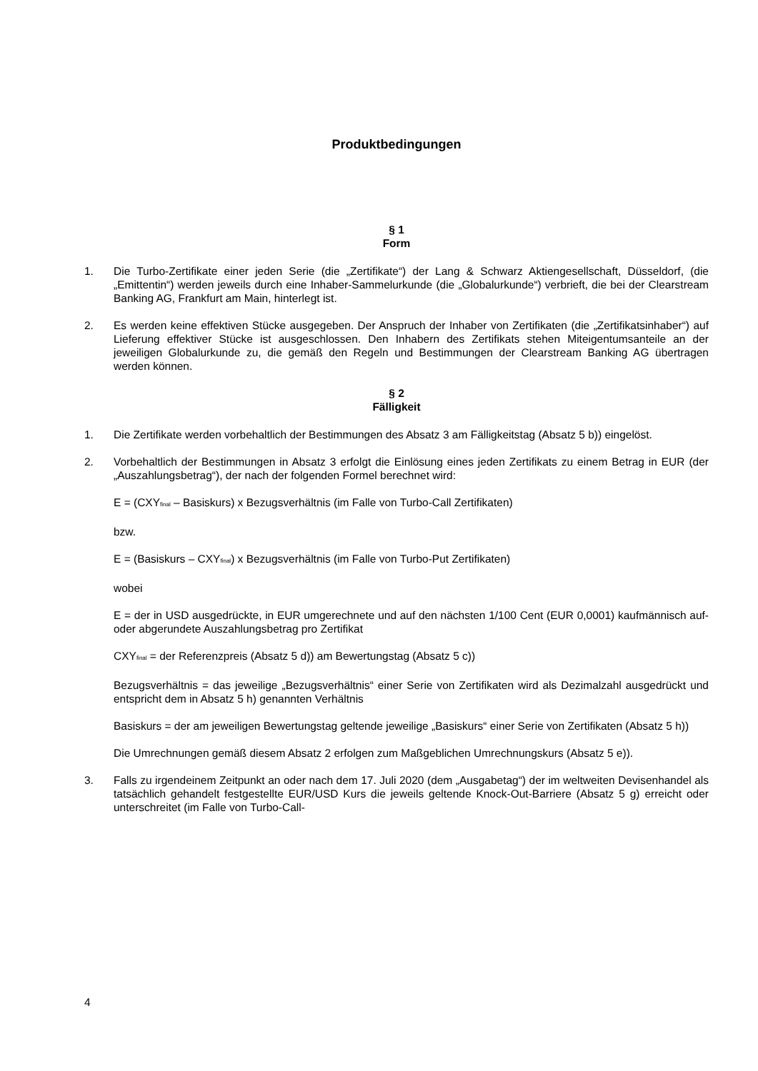Produktbedingungen
§ 1
Form
1. Die Turbo-Zertifikate einer jeden Serie (die „Zertifikate“) der Lang & Schwarz Aktiengesellschaft, Düsseldorf, (die „Emittentin“) werden jeweils durch eine Inhaber-Sammelurkunde (die „Globalurkunde“) verbrieft, die bei der Clearstream Banking AG, Frankfurt am Main, hinterlegt ist.
2. Es werden keine effektiven Stücke ausgegeben. Der Anspruch der Inhaber von Zertifikaten (die „Zertifikatsinhaber“) auf Lieferung effektiver Stücke ist ausgeschlossen. Den Inhabern des Zertifikats stehen Miteigentumsanteile an der jeweiligen Globalurkunde zu, die gemäß den Regeln und Bestimmungen der Clearstream Banking AG übertragen werden können.
§ 2
Fälligkeit
1. Die Zertifikate werden vorbehaltlich der Bestimmungen des Absatz 3 am Fälligkeitstag (Absatz 5 b)) eingelöst.
2. Vorbehaltlich der Bestimmungen in Absatz 3 erfolgt die Einlösung eines jeden Zertifikats zu einem Betrag in EUR (der „Auszahlungsbetrag“), der nach der folgenden Formel berechnet wird:
E = (CXY<sub>final</sub> – Basiskurs) x Bezugsverhältnis (im Falle von Turbo-Call Zertifikaten)
bzw.
E = (Basiskurs – CXY<sub>final</sub>) x Bezugsverhältnis (im Falle von Turbo-Put Zertifikaten)
wobei
E = der in USD ausgedrückte, in EUR umgerechnete und auf den nächsten 1/100 Cent (EUR 0,0001) kaufmännisch auf- oder abgerundete Auszahlungsbetrag pro Zertifikat
CXY<sub>final</sub> = der Referenzpreis (Absatz 5 d)) am Bewertungstag (Absatz 5 c))
Bezugsverhältnis = das jeweilige „Bezugsverhältnis“ einer Serie von Zertifikaten wird als Dezimalzahl ausgedrückt und entspricht dem in Absatz 5 h) genannten Verhältnis
Basiskurs = der am jeweiligen Bewertungstag geltende jeweilige „Basiskurs“ einer Serie von Zertifikaten (Absatz 5 h))
Die Umrechnungen gemäß diesem Absatz 2 erfolgen zum Maßgeblichen Umrechnungskurs (Absatz 5 e)).
3. Falls zu irgendeinem Zeitpunkt an oder nach dem 17. Juli 2020 (dem „Ausgabetag“) der im weltweiten Devisenhandel als tatsächlich gehandelt festgestellte EUR/USD Kurs die jeweils geltende Knock-Out-Barriere (Absatz 5 g) erreicht oder unterschreitet (im Falle von Turbo-Call-
4